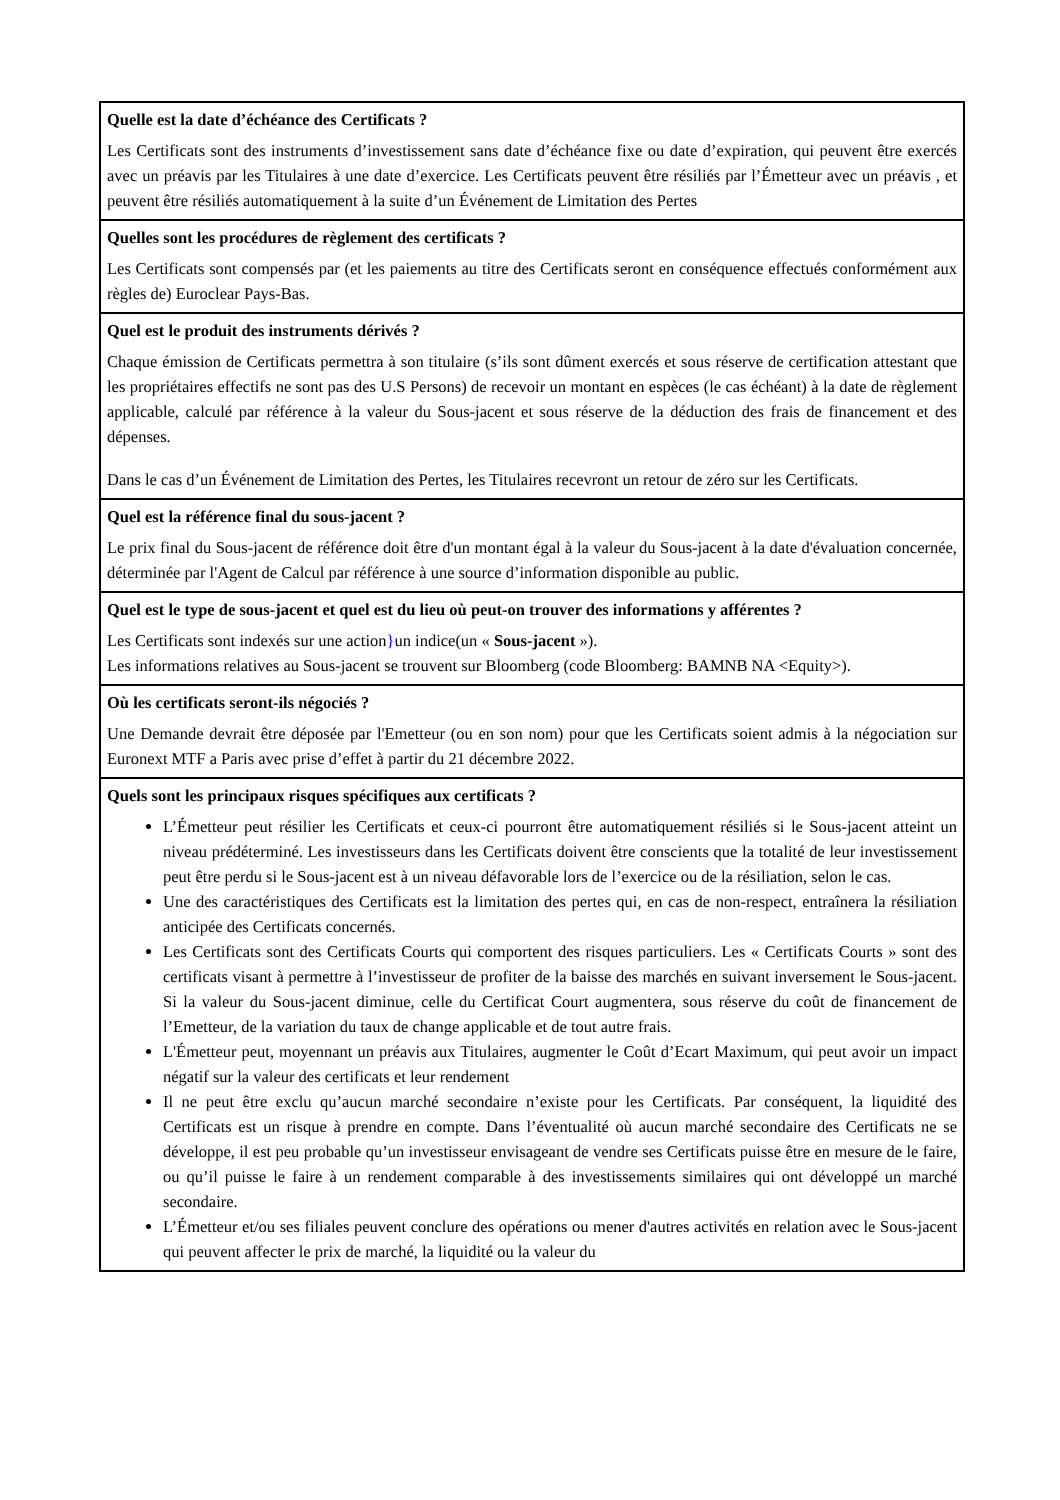| Quelle est la date d’échéance des Certificats ? Les Certificats sont des instruments d’investissement sans date d’échéance fixe ou date d’expiration, qui peuvent être exercés avec un préavis par les Titulaires à une date d’exercice. Les Certificats peuvent être résiliés par l’Émetteur avec un préavis , et peuvent être résiliés automatiquement à la suite d’un Événement de Limitation des Pertes |
| Quelles sont les procédures de règlement des certificats ? Les Certificats sont compensés par (et les paiements au titre des Certificats seront en conséquence effectués conformément aux règles de) Euroclear Pays-Bas. |
| Quel est le produit des instruments dérivés ? Chaque émission de Certificats permettra à son titulaire (s’ils sont dûment exercés et sous réserve de certification attestant que les propriétaires effectifs ne sont pas des U.S Persons) de recevoir un montant en espèces (le cas échéant) à la date de règlement applicable, calculé par référence à la valeur du Sous-jacent et sous réserve de la déduction des frais de financement et des dépenses. Dans le cas d’un Événement de Limitation des Pertes, les Titulaires recevront un retour de zéro sur les Certificats. |
| Quel est la référence final du sous-jacent ? Le prix final du Sous-jacent de référence doit être d'un montant égal à la valeur du Sous-jacent à la date d'évaluation concernée, déterminée par l'Agent de Calcul par référence à une source d’information disponible au public. |
| Quel est le type de sous-jacent et quel est du lieu où peut-on trouver des informations y afférentes ? Les Certificats sont indexés sur une action } un indice(un « Sous-jacent »). Les informations relatives au Sous-jacent se trouvent sur Bloomberg (code Bloomberg: BAMNB NA <Equity>). |
| Où les certificats seront-ils négociés ? Une Demande devrait être déposée par l'Emetteur (ou en son nom) pour que les Certificats soient admis à la négociation sur Euronext MTF a Paris avec prise d’effet à partir du 21 décembre 2022. |
| Quels sont les principaux risques spécifiques aux certificats ? L’Émetteur peut résilier les Certificats et ceux-ci pourront être automatiquement résiliés si le Sous-jacent atteint un niveau prédéterminé. Les investisseurs dans les Certificats doivent être conscients que la totalité de leur investissement peut être perdu si le Sous-jacent est à un niveau défavorable lors de l’exercice ou de la résiliation, selon le cas. Une des caractéristiques des Certificats est la limitation des pertes qui, en cas de non-respect, entraînera la résiliation anticipée des Certificats concernés. Les Certificats sont des Certificats Courts qui comportent des risques particuliers. Les « Certificats Courts » sont des certificats visant à permettre à l’investisseur de profiter de la baisse des marchés en suivant inversement le Sous-jacent. Si la valeur du Sous-jacent diminue, celle du Certificat Court augmentera, sous réserve du coût de financement de l’Emetteur, de la variation du taux de change applicable et de tout autre frais. L'Émetteur peut, moyennant un préavis aux Titulaires, augmenter le Coût d’Ecart Maximum, qui peut avoir un impact négatif sur la valeur des certificats et leur rendement Il ne peut être exclu qu’aucun marché secondaire n’existe pour les Certificats. Par conséquent, la liquidité des Certificats est un risque à prendre en compte. Dans l’éventualité où aucun marché secondaire des Certificats ne se développe, il est peu probable qu’un investisseur envisageant de vendre ses Certificats puisse être en mesure de le faire, ou qu’il puisse le faire à un rendement comparable à des investissements similaires qui ont développé un marché secondaire. L’Émetteur et/ou ses filiales peuvent conclure des opérations ou mener d'autres activités en relation avec le Sous-jacent qui peuvent affecter le prix de marché, la liquidité ou la valeur du |